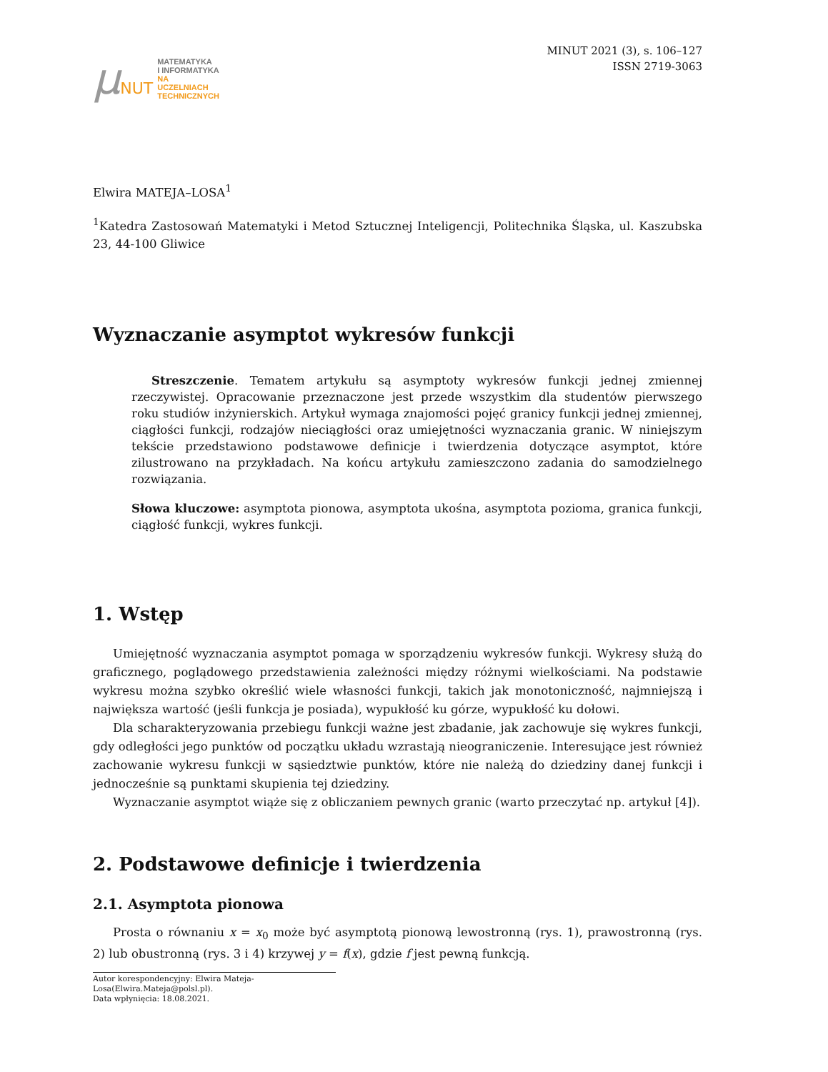μNUT
MATEMATYKA
I INFORMATYKA
NA
UCZELNIACH
TECHNICZNYCH
MINUT 2021 (3), s. 106–127
ISSN 2719-3063
Elwira MATEJA–LOSA<sup>1</sup>
<sup>1</sup> Katedra Zastosowań Matematyki i Metod Sztucznej Inteligencji, Politechnika Śląska, ul. Kaszubska 23, 44-100 Gliwice
Wyznaczanie asymptot wykresów funkcji
Streszczenie. Tematem artykułu są asymptoty wykresów funkcji jednej zmiennej rzeczywistej. Opracowanie przeznaczone jest przede wszystkim dla studentów pierwszego roku studiów inżynierskich. Artykuł wymaga znajomości pojęć granicy funkcji jednej zmiennej, ciągłości funkcji, rodzajów nieciągłości oraz umiejętności wyznaczania granic. W niniejszym tekście przedstawiono podstawowe definicje i twierdzenia dotyczące asymptot, które zilustrowano na przykładach. Na końcu artykułu zamieszczono zadania do samodzielnego rozwiązania.
Słowa kluczowe: asymptota pionowa, asymptota ukośna, asymptota pozioma, granica funkcji, ciągłość funkcji, wykres funkcji.
1. Wstęp
Umiejętność wyznaczania asymptot pomaga w sporządzeniu wykresów funkcji. Wykresy służą do graficznego, poglądowego przedstawienia zależności między różnymi wielkościami. Na podstawie wykresu można szybko określić wiele własności funkcji, takich jak monotoniczność, najmniejszą i największa wartość (jeśli funkcja je posiada), wypukłość ku górze, wypukłość ku dołowi.
Dla scharakteryzowania przebiegu funkcji ważne jest zbadanie, jak zachowuje się wykres funkcji, gdy odległości jego punktów od początku układu wzrastają nieograniczenie. Interesujące jest również zachowanie wykresu funkcji w sąsiedztwie punktów, które nie należą do dziedziny danej funkcji i jednocześnie są punktami skupienia tej dziedziny.
Wyznaczanie asymptot wiąże się z obliczaniem pewnych granic (warto przeczytać np. artykuł [4]).
2. Podstawowe definicje i twierdzenia
2.1. Asymptota pionowa
Prosta o równaniu x = x<sub>0</sub> może być asymptotą pionową lewostronną (rys. 1), prawostronną (rys. 2) lub obustronną (rys. 3 i 4) krzywej y = f(x), gdzie f jest pewną funkcją.
Autor korespondencyjny: Elwira Mateja-Losa(Elwira.Mateja@polsl.pl).
Data wpłynięcia: 18.08.2021.